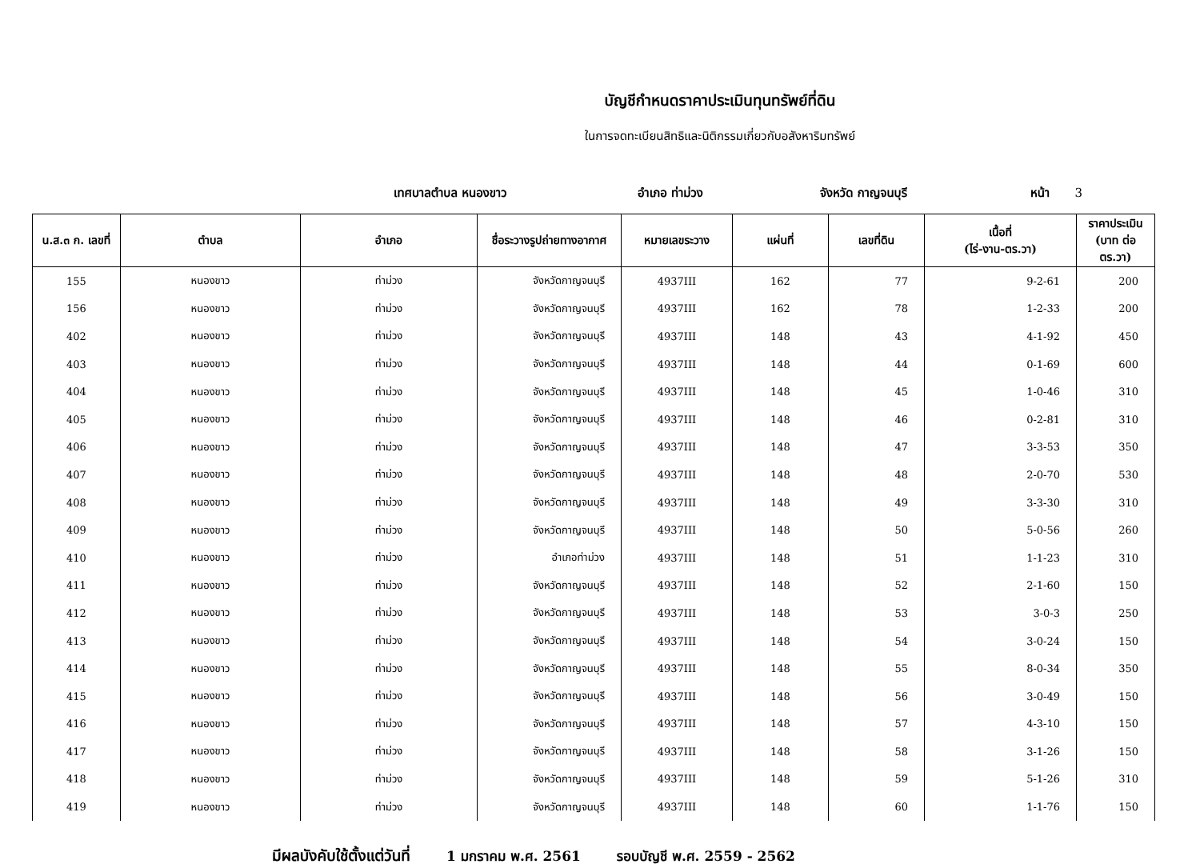บัญชีกำหนดราคาประเมินทุนทรัพย์ที่ดิน
ในการจดทะเบียนสิทธิและนิติกรรมเกี่ยวกับอสังหาริมทรัพย์
เทศบาลตำบล หนองขาว อำเภอ ท่าม่วง จังหวัด กาญจนบุรี หน้า 3
| น.ส.๓ ก. เลขที่ | ตำบล | อำเภอ | ชื่อระวางรูปถ่ายทางอากาศ | หมายเลขระวาง | แผ่นที่ | เลขที่ดิน | เนื้อที่ (ไร่-งาน-ตร.วา) | ราคาประเมิน (บาท ต่อ ตร.วา) |
| --- | --- | --- | --- | --- | --- | --- | --- | --- |
| 155 | หนองขาว | ท่าม่วง | จังหวัดกาญจนบุรี | 4937III | 162 | 77 | 9-2-61 | 200 |
| 156 | หนองขาว | ท่าม่วง | จังหวัดกาญจนบุรี | 4937III | 162 | 78 | 1-2-33 | 200 |
| 402 | หนองขาว | ท่าม่วง | จังหวัดกาญจนบุรี | 4937III | 148 | 43 | 4-1-92 | 450 |
| 403 | หนองขาว | ท่าม่วง | จังหวัดกาญจนบุรี | 4937III | 148 | 44 | 0-1-69 | 600 |
| 404 | หนองขาว | ท่าม่วง | จังหวัดกาญจนบุรี | 4937III | 148 | 45 | 1-0-46 | 310 |
| 405 | หนองขาว | ท่าม่วง | จังหวัดกาญจนบุรี | 4937III | 148 | 46 | 0-2-81 | 310 |
| 406 | หนองขาว | ท่าม่วง | จังหวัดกาญจนบุรี | 4937III | 148 | 47 | 3-3-53 | 350 |
| 407 | หนองขาว | ท่าม่วง | จังหวัดกาญจนบุรี | 4937III | 148 | 48 | 2-0-70 | 530 |
| 408 | หนองขาว | ท่าม่วง | จังหวัดกาญจนบุรี | 4937III | 148 | 49 | 3-3-30 | 310 |
| 409 | หนองขาว | ท่าม่วง | จังหวัดกาญจนบุรี | 4937III | 148 | 50 | 5-0-56 | 260 |
| 410 | หนองขาว | ท่าม่วง | อำเภอท่าม่วง | 4937III | 148 | 51 | 1-1-23 | 310 |
| 411 | หนองขาว | ท่าม่วง | จังหวัดกาญจนบุรี | 4937III | 148 | 52 | 2-1-60 | 150 |
| 412 | หนองขาว | ท่าม่วง | จังหวัดกาญจนบุรี | 4937III | 148 | 53 | 3-0-3 | 250 |
| 413 | หนองขาว | ท่าม่วง | จังหวัดกาญจนบุรี | 4937III | 148 | 54 | 3-0-24 | 150 |
| 414 | หนองขาว | ท่าม่วง | จังหวัดกาญจนบุรี | 4937III | 148 | 55 | 8-0-34 | 350 |
| 415 | หนองขาว | ท่าม่วง | จังหวัดกาญจนบุรี | 4937III | 148 | 56 | 3-0-49 | 150 |
| 416 | หนองขาว | ท่าม่วง | จังหวัดกาญจนบุรี | 4937III | 148 | 57 | 4-3-10 | 150 |
| 417 | หนองขาว | ท่าม่วง | จังหวัดกาญจนบุรี | 4937III | 148 | 58 | 3-1-26 | 150 |
| 418 | หนองขาว | ท่าม่วง | จังหวัดกาญจนบุรี | 4937III | 148 | 59 | 5-1-26 | 310 |
| 419 | หนองขาว | ท่าม่วง | จังหวัดกาญจนบุรี | 4937III | 148 | 60 | 1-1-76 | 150 |
มีผลบังคับใช้ตั้งแต่วันที่ 1 มกราคม พ.ศ. 2561 รอบบัญชี พ.ศ. 2559 - 2562